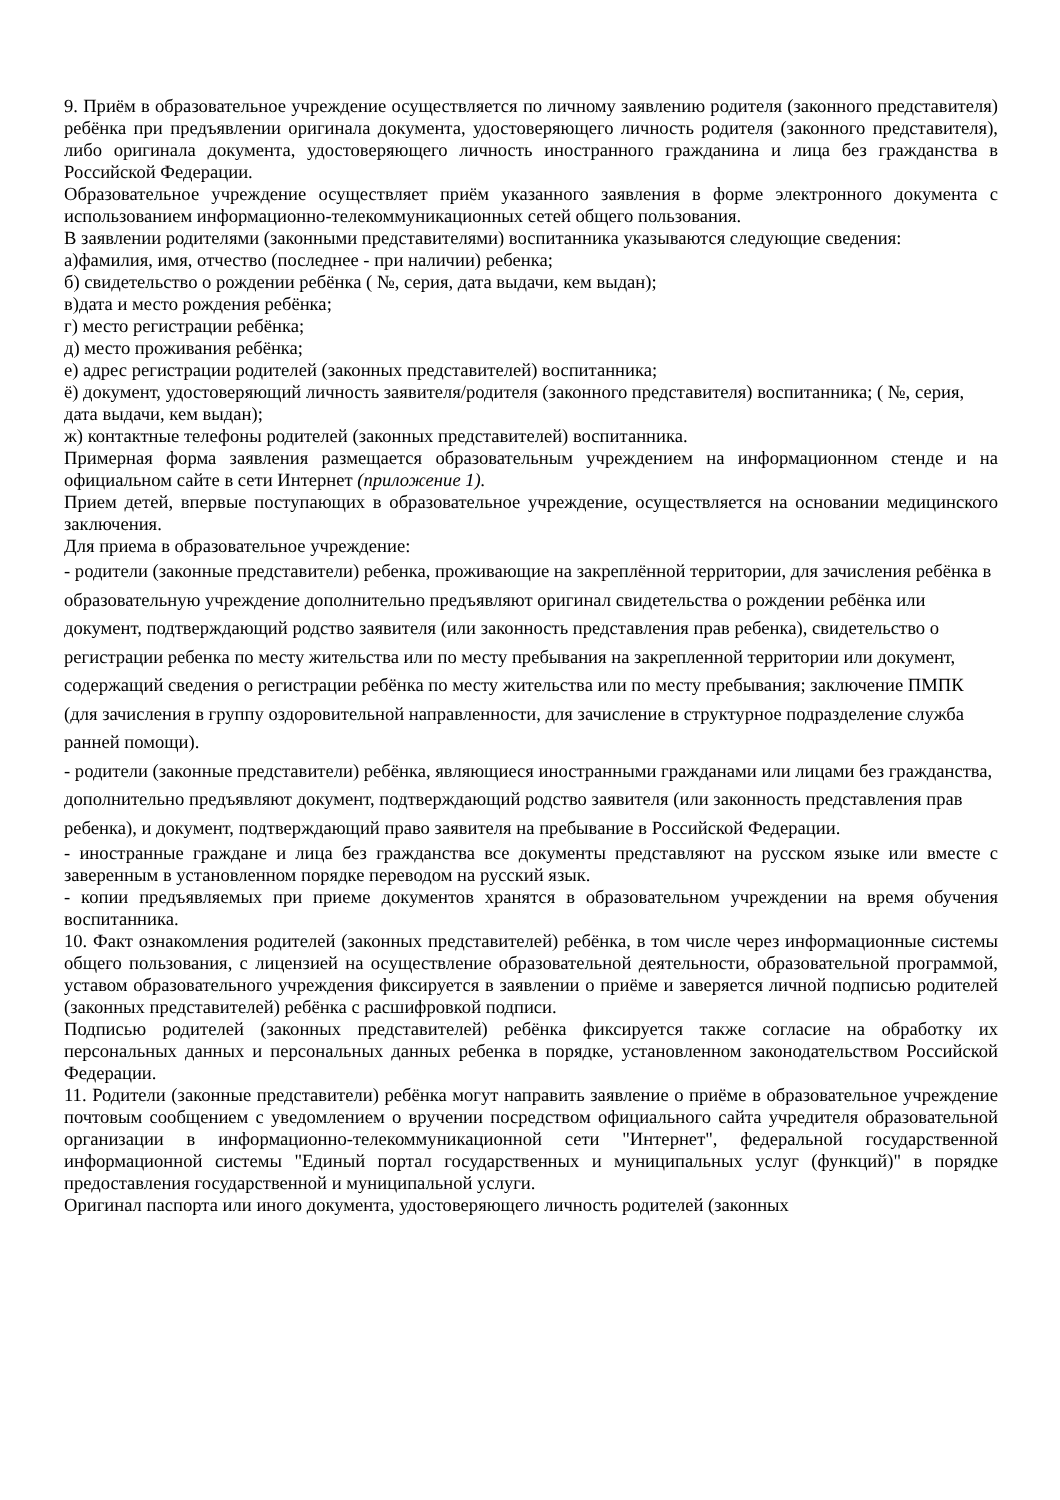9. Приём в образовательное учреждение осуществляется по личному заявлению родителя (законного представителя) ребёнка при предъявлении оригинала документа, удостоверяющего личность родителя (законного представителя), либо оригинала документа, удостоверяющего личность иностранного гражданина и лица без гражданства в Российской Федерации.
Образовательное учреждение осуществляет приём указанного заявления в форме электронного документа с использованием информационно-телекоммуникационных сетей общего пользования.
В заявлении родителями (законными представителями) воспитанника указываются следующие сведения:
а)фамилия, имя, отчество (последнее - при наличии) ребенка;
б) свидетельство о рождении ребёнка ( №, серия, дата выдачи, кем выдан);
в)дата и место рождения ребёнка;
г) место регистрации ребёнка;
д) место проживания ребёнка;
е) адрес регистрации родителей (законных представителей) воспитанника;
ё) документ, удостоверяющий личность заявителя/родителя (законного представителя) воспитанника; ( №, серия, дата выдачи, кем выдан);
ж) контактные телефоны родителей (законных представителей) воспитанника.
Примерная форма заявления размещается образовательным учреждением на информационном стенде и на официальном сайте в сети Интернет (приложение 1).
Прием детей, впервые поступающих в образовательное учреждение, осуществляется на основании медицинского заключения.
Для приема в образовательное учреждение:
- родители (законные представители) ребенка, проживающие на закреплённой территории, для зачисления ребёнка в образовательную учреждение дополнительно предъявляют оригинал свидетельства о рождении ребёнка или документ, подтверждающий родство заявителя (или законность представления прав ребенка), свидетельство о регистрации ребенка по месту жительства или по месту пребывания на закрепленной территории или документ, содержащий сведения о регистрации ребёнка по месту жительства или по месту пребывания; заключение ПМПК (для зачисления в группу оздоровительной направленности, для зачисление в структурное подразделение служба ранней помощи).
- родители (законные представители) ребёнка, являющиеся иностранными гражданами или лицами без гражданства, дополнительно предъявляют документ, подтверждающий родство заявителя (или законность представления прав ребенка), и документ, подтверждающий право заявителя на пребывание в Российской Федерации.
- иностранные граждане и лица без гражданства все документы представляют на русском языке или вместе с заверенным в установленном порядке переводом на русский язык.
- копии предъявляемых при приеме документов хранятся в образовательном учреждении на время обучения воспитанника.
10. Факт ознакомления родителей (законных представителей) ребёнка, в том числе через информационные системы общего пользования, с лицензией на осуществление образовательной деятельности, образовательной программой, уставом образовательного учреждения фиксируется в заявлении о приёме и заверяется личной подписью родителей (законных представителей) ребёнка с расшифровкой подписи.
Подписью родителей (законных представителей) ребёнка фиксируется также согласие на обработку их персональных данных и персональных данных ребенка в порядке, установленном законодательством Российской Федерации.
11. Родители (законные представители) ребёнка могут направить заявление о приёме в образовательное учреждение почтовым сообщением с уведомлением о вручении посредством официального сайта учредителя образовательной организации в информационно-телекоммуникационной сети "Интернет", федеральной государственной информационной системы "Единый портал государственных и муниципальных услуг (функций)" в порядке предоставления государственной и муниципальной услуги.
Оригинал паспорта или иного документа, удостоверяющего личность родителей (законных